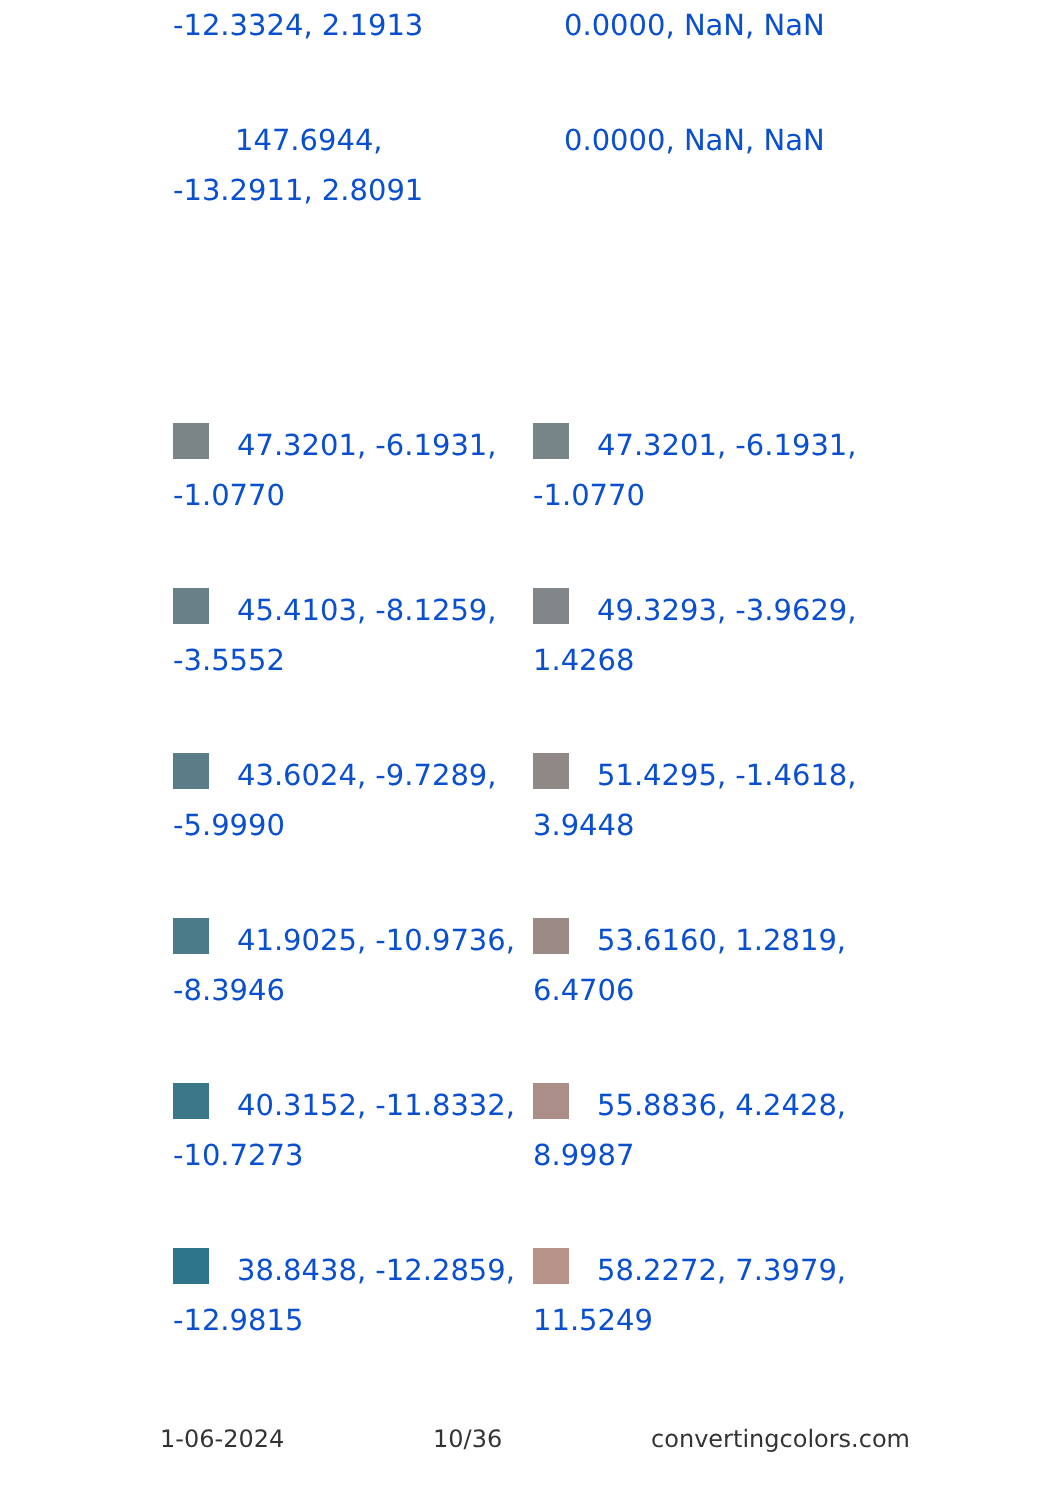-12.3324, 2.1913 0.0000, NaN, NaN
147.6944,
-13.2911, 2.8091
0.0000, NaN, NaN
47.3201, -6.1931,
-1.0770
47.3201, -6.1931,
-1.0770
45.4103, -8.1259,
-3.5552
49.3293, -3.9629,
1.4268
43.6024, -9.7289,
-5.9990
51.4295, -1.4618,
3.9448
41.9025, -10.9736,
-8.3946
53.6160, 1.2819,
6.4706
40.3152, -11.8332,
-10.7273
55.8836, 4.2428,
8.9987
38.8438, -12.2859,
-12.9815
58.2272, 7.3979,
11.5249
1-06-2024 10/36 convertingcolors.com